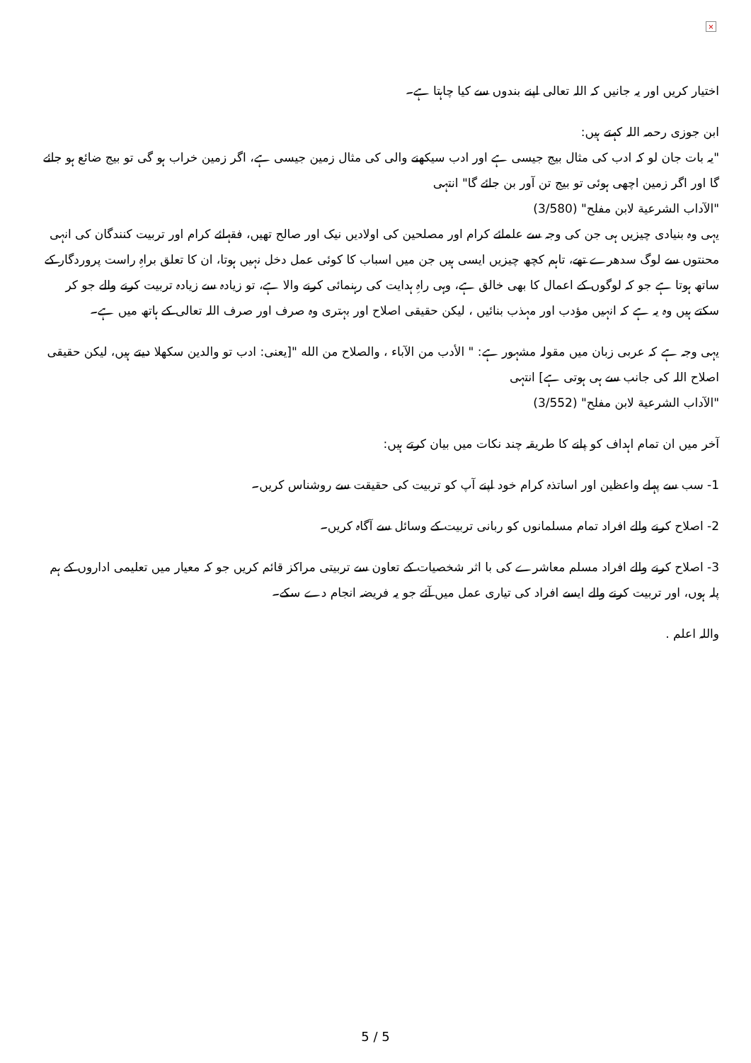×
اختیار کریں اور یہ جانیں کہ اللہ تعالی اپنے بندوں سے کیا چاہتا ہے۔
ابن جوزی رحمہ اللہ کہتے ہیں:
"یہ بات جان لو کہ ادب کی مثال بیج جیسی ہے اور ادب سیکھنے والی کی مثال زمین جیسی ہے، اگر زمین خراب ہو گی تو بیج ضائع ہو جائے گا اور اگر زمین اچھی ہوئی تو بیج تن آور بن جائے گا" انتہی
"الآداب الشرعية لابن مفلح" (3/580)
یہی وہ بنیادی چیزیں ہی جن کی وجہ سے علمائے کرام اور مصلحین کی اولادیں نیک اور صالح تھیں، فقہائے کرام اور تربیت کنندگان کی انہی محنتوں سے لوگ سدھرے تھے، تاہم کچھ چیزیں ایسی ہیں جن میں اسباب کا کوئی عمل دخل نہیں ہوتا، ان کا تعلق براہِ راست پروردگار کے ساتھ ہوتا ہے جو کہ لوگوں کے اعمال کا بھی خالق ہے، وہی راہِ ہدایت کی رہنمائی کرنے والا ہے، تو زیادہ سے زیادہ تربیت کرنے والے جو کر سکتے ہیں وہ یہ ہے کہ انہیں مؤدب اور مہذب بنائیں ، لیکن حقیقی اصلاح اور بہتری وہ صرف اور صرف اللہ تعالی کے ہاتھ میں ہے۔
یہی وجہ ہے کہ عربی زبان میں مقولہ مشہور ہے: " الأدب من الآباء ، والصلاح من الله "[یعنی: ادب تو والدین سکھلا دیتے ہیں، لیکن حقیقی اصلاح اللہ کی جانب سے ہی ہوتی ہے] انتہی
"الآداب الشرعية لابن مفلح" (3/552)
آخر میں ان تمام اہداف کو پانے کا طریقہ چند نکات میں بیان کرتے ہیں:
1- سب سے پہلے واعظین اور اساتذہ کرام خود اپنے آپ کو تربیت کی حقیقت سے روشناس کریں۔
2- اصلاح کرنے والے افراد تمام مسلمانوں کو ربانی تربیت کے وسائل سے آگاہ کریں۔
3- اصلاح کرنے والے افراد مسلم معاشرے کی با اثر شخصیات کے تعاون سے تربیتی مراکز قائم کریں جو کہ معیار میں تعلیمی اداروں کے ہم پلہ ہوں، اور تربیت کرنے والے ایسے افراد کی تیاری عمل میں آئے جو یہ فریضہ انجام دے سکے۔
واللہ اعلم .
5 / 5